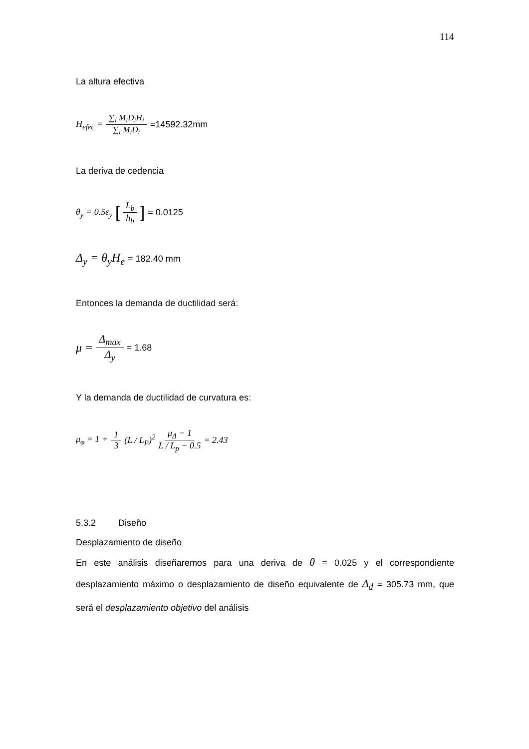114
La altura efectiva
H<sub>efec</sub> = ∑<sub>i</sub> M<sub>i</sub>D<sub>i</sub>H<sub>i</sub> ∑<sub>i</sub> M<sub>i</sub>D<sub>i</sub> =14592.32mm
La deriva de cedencia
θ<sub>y</sub> = 0.5ε<sub>y</sub> [L<sub>b</sub> h<sub>b</sub>] = 0.0125
Δ<sub>y</sub> = θ<sub>y</sub>H<sub>e</sub> = 182.40 mm
Entonces la demanda de ductilidad será:
μ = Δ<sub>max</sub> Δ<sub>y</sub> = 1.68
Y la demanda de ductilidad de curvatura es:
μ<sub>φ</sub> = 1 + 1 3 (L / L<sub>P</sub>)<sup>2</sup> μ<sub>Δ</sub> − 1 L / L<sub>p</sub> − 0.5 = 2.43
5.3.2 Diseño
Desplazamiento de diseño
En este análisis diseñaremos para una deriva de θ = 0.025 y el correspondiente desplazamiento máximo o desplazamiento de diseño equivalente de Δ<sub>d</sub> = 305.73 mm, que será el desplazamiento objetivo del análisis